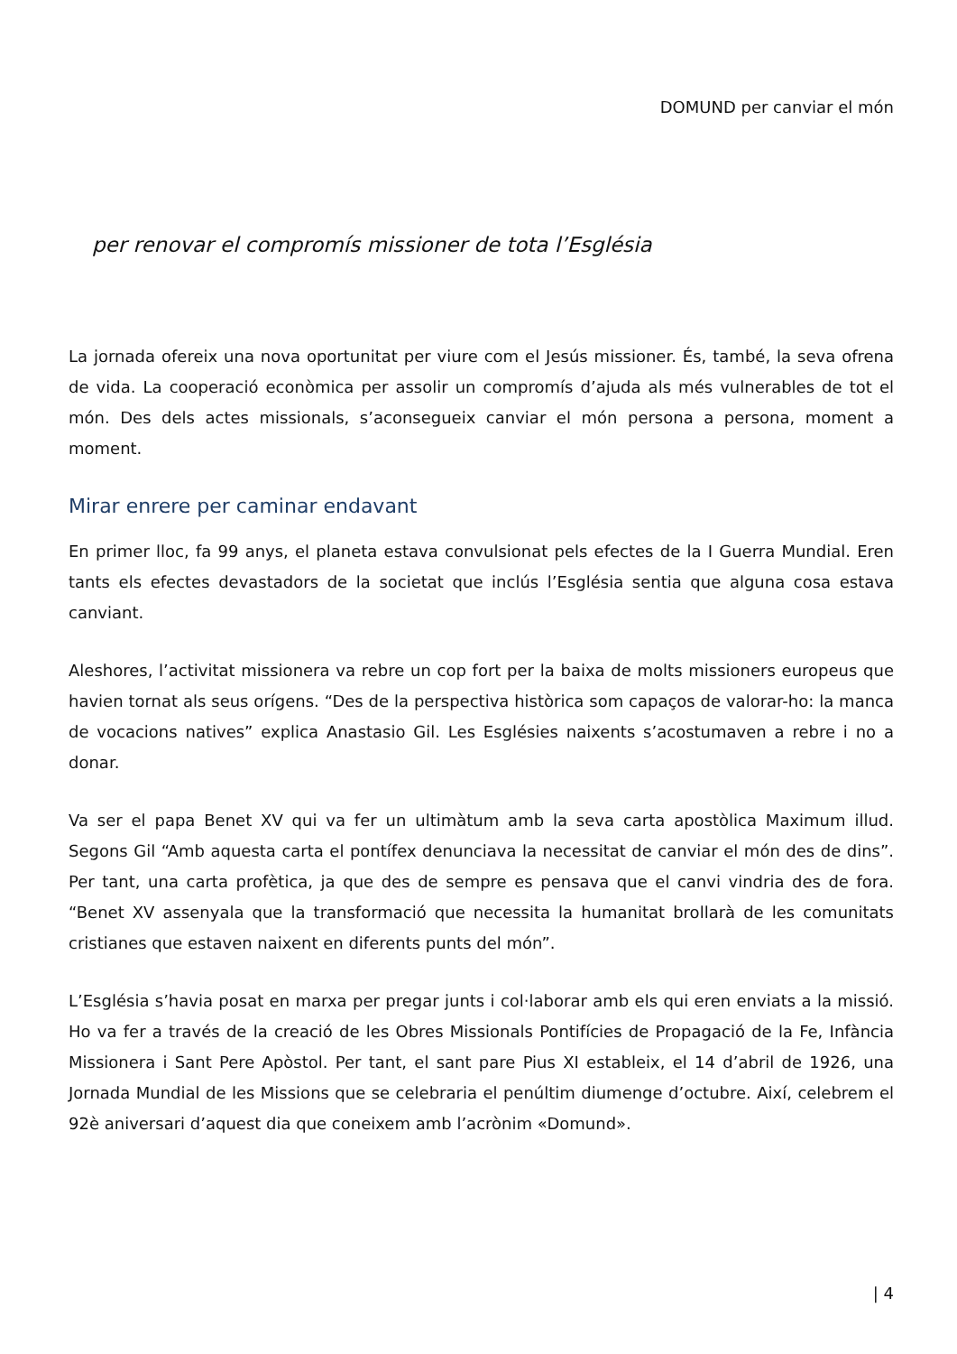DOMUND per canviar el món
per renovar el compromís missioner de tota l’Església
La jornada ofereix una nova oportunitat per viure com el Jesús missioner. És, també, la seva ofrena de vida. La cooperació econòmica per assolir un compromís d’ajuda als més vulnerables de tot el món. Des dels actes missionals, s’aconsegueix canviar el món persona a persona, moment a moment.
Mirar enrere per caminar endavant
En primer lloc, fa 99 anys, el planeta estava convulsionat pels efectes de la I Guerra Mundial. Eren tants els efectes devastadors de la societat que inclús l’Església sentia que alguna cosa estava canviant.
Aleshores, l’activitat missionera va rebre un cop fort per la baixa de molts missioners europeus que havien tornat als seus orígens. “Des de la perspectiva històrica som capaços de valorar-ho: la manca de vocacions natives” explica Anastasio Gil. Les Esglésies naixents s’acostumaven a rebre i no a donar.
Va ser el papa Benet XV qui va fer un ultimàtum amb la seva carta apostòlica Maximum illud. Segons Gil “Amb aquesta carta el pontífex denunciava la necessitat de canviar el món des de dins”. Per tant, una carta profètica, ja que des de sempre es pensava que el canvi vindria des de fora. “Benet XV assenyala que la transformació que necessita la humanitat brollarà de les comunitats cristianes que estaven naixent en diferents punts del món”.
L’Església s’havia posat en marxa per pregar junts i col·laborar amb els qui eren enviats a la missió. Ho va fer a través de la creació de les Obres Missionals Pontifícies de Propagació de la Fe, Infància Missionera i Sant Pere Apòstol. Per tant, el sant pare Pius XI estableix, el 14 d’abril de 1926, una Jornada Mundial de les Missions que se celebraria el penúltim diumenge d’octubre. Així, celebrem el 92è aniversari d’aquest dia que coneixem amb l’acrònim «Domund».
| 4